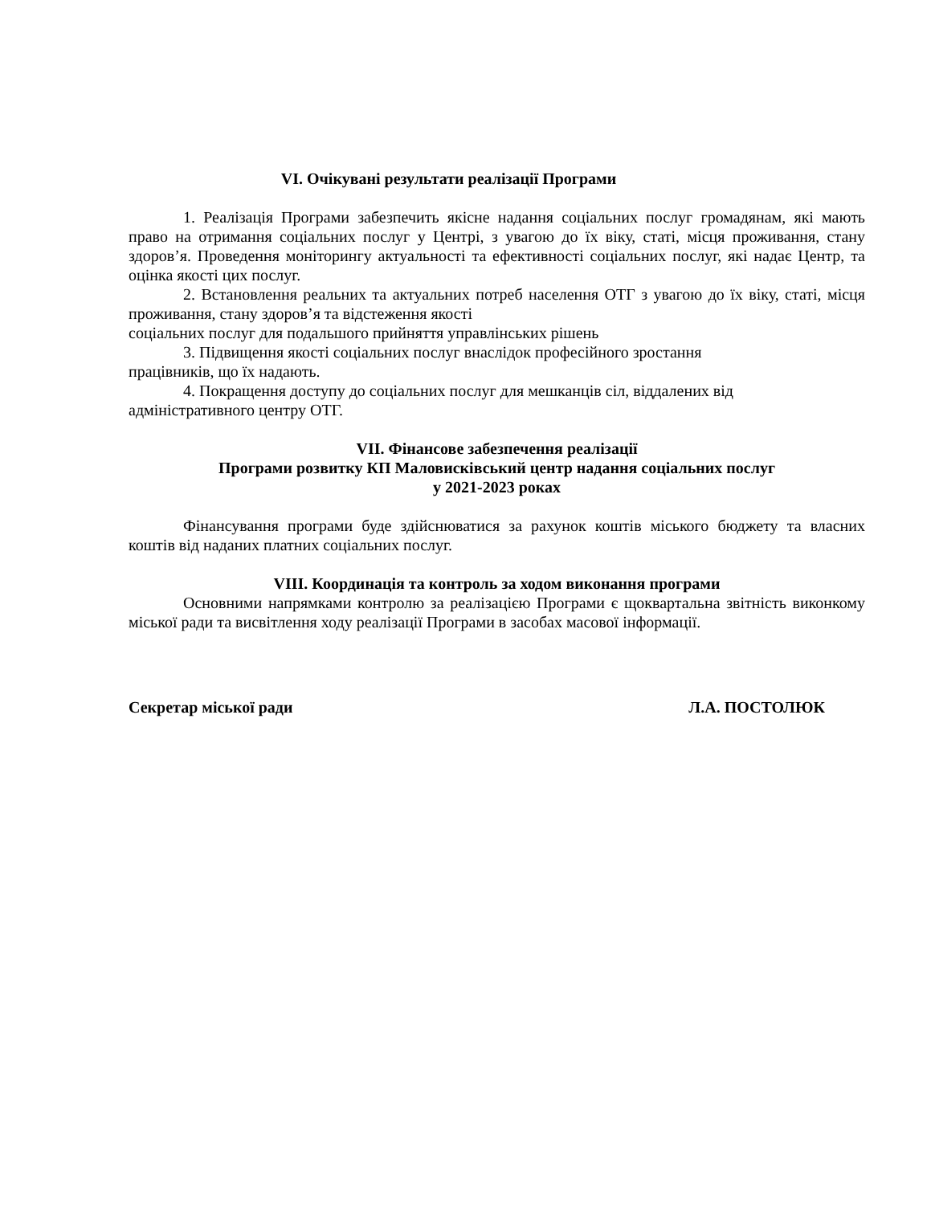VI. Очікувані результати реалізації Програми
1. Реалізація Програми забезпечить якісне надання соціальних послуг громадянам, які мають право на отримання соціальних послуг у Центрі, з увагою до їх віку, статі, місця проживання, стану здоров’я. Проведення моніторингу актуальності та ефективності соціальних послуг, які надає Центр, та оцінка якості цих послуг.
2. Встановлення реальних та актуальних потреб населення ОТГ з увагою до їх віку, статі, місця проживання, стану здоров’я та відстеження якості
соціальних послуг для подальшого прийняття управлінських рішень
3. Підвищення якості соціальних послуг внаслідок професійного зростання
працівників, що їх надають.
4. Покращення доступу до соціальних послуг для мешканців сіл, віддалених від
адміністративного центру ОТГ.
VII. Фінансове забезпечення реалізації
Програми розвитку КП Маловисківський центр надання соціальних послуг
у 2021-2023 роках
Фінансування програми буде здійснюватися за рахунок коштів міського бюджету та власних коштів від наданих платних соціальних послуг.
VIII. Координація та контроль за ходом виконання програми
Основними напрямками контролю за реалізацією Програми є щоквартальна звітність виконкому міської ради та висвітлення ходу реалізації Програми в засобах масової інформації.
Секретар міської ради Л.А. ПОСТОЛЮК